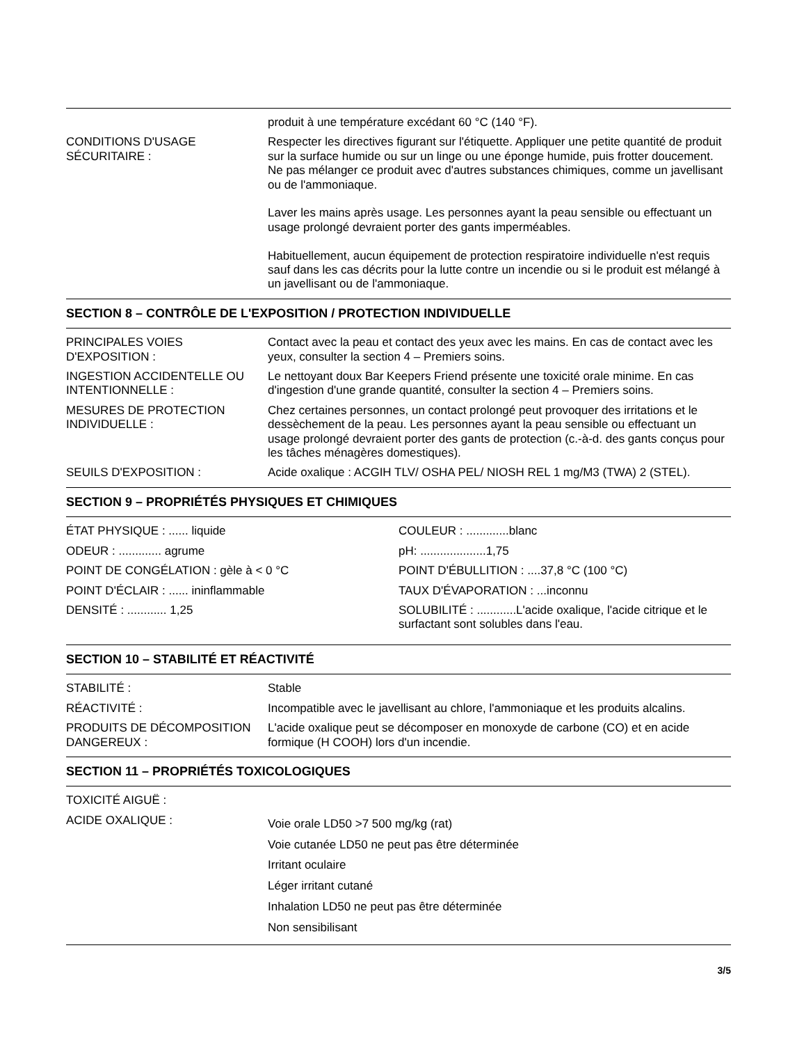produit à une température excédant 60 °C (140 °F).
CONDITIONS D'USAGE
SÉCURITAIRE :
Respecter les directives figurant sur l'étiquette. Appliquer une petite quantité de produit sur la surface humide ou sur un linge ou une éponge humide, puis frotter doucement. Ne pas mélanger ce produit avec d'autres substances chimiques, comme un javellisant ou de l'ammoniaque.
Laver les mains après usage. Les personnes ayant la peau sensible ou effectuant un usage prolongé devraient porter des gants imperméables.
Habituellement, aucun équipement de protection respiratoire individuelle n'est requis sauf dans les cas décrits pour la lutte contre un incendie ou si le produit est mélangé à un javellisant ou de l'ammoniaque.
SECTION 8 – CONTRÔLE DE L'EXPOSITION / PROTECTION INDIVIDUELLE
PRINCIPALES VOIES
D'EXPOSITION :
Contact avec la peau et contact des yeux avec les mains. En cas de contact avec les yeux, consulter la section 4 – Premiers soins.
INGESTION ACCIDENTELLE OU
INTENTIONNELLE :
Le nettoyant doux Bar Keepers Friend présente une toxicité orale minime. En cas d'ingestion d'une grande quantité, consulter la section 4 – Premiers soins.
MESURES DE PROTECTION
INDIVIDUELLE :
Chez certaines personnes, un contact prolongé peut provoquer des irritations et le dessèchement de la peau. Les personnes ayant la peau sensible ou effectuant un usage prolongé devraient porter des gants de protection (c.-à-d. des gants conçus pour les tâches ménagères domestiques).
SEUILS D'EXPOSITION : Acide oxalique : ACGIH TLV/ OSHA PEL/ NIOSH REL 1 mg/M3 (TWA) 2 (STEL).
SECTION 9 – PROPRIÉTÉS PHYSIQUES ET CHIMIQUES
ÉTAT PHYSIQUE : ...... liquide
ODEUR : ............. agrume
POINT DE CONGÉLATION : gèle à < 0 °C
POINT D'ÉCLAIR : ...... ininflammable
DENSITÉ : ............ 1,25
COULEUR : .............blanc
pH: ....................1,75
POINT D'ÉBULLITION : ....37,8 °C (100 °C)
TAUX D'ÉVAPORATION : ...inconnu
SOLUBILITÉ : ............L'acide oxalique, l'acide citrique et le surfactant sont solubles dans l'eau.
SECTION 10 – STABILITÉ ET RÉACTIVITÉ
STABILITÉ : Stable
RÉACTIVITÉ : Incompatible avec le javellisant au chlore, l'ammoniaque et les produits alcalins.
PRODUITS DE DÉCOMPOSITION
DANGEREUX :
L'acide oxalique peut se décomposer en monoxyde de carbone (CO) et en acide formique (H COOH) lors d'un incendie.
SECTION 11 – PROPRIÉTÉS TOXICOLOGIQUES
TOXICITÉ AIGUË :
ACIDE OXALIQUE :
Voie orale LD50 >7 500 mg/kg (rat)
Voie cutanée LD50 ne peut pas être déterminée
Irritant oculaire
Léger irritant cutané
Inhalation LD50 ne peut pas être déterminée
Non sensibilisant
3/5